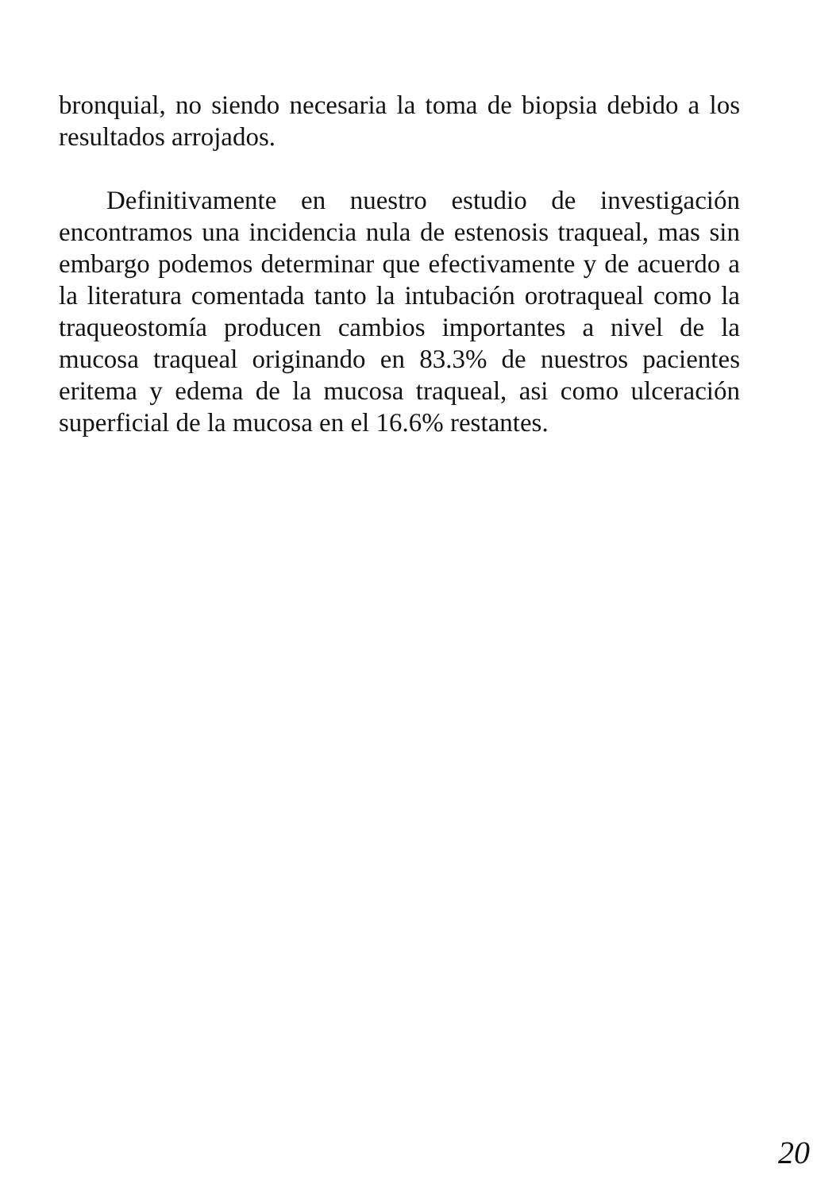bronquial, no siendo necesaria la toma de biopsia debido a los resultados arrojados.
Definitivamente en nuestro estudio de investigación encontramos una incidencia nula de estenosis traqueal, mas sin embargo podemos determinar que efectivamente y de acuerdo a la literatura comentada tanto la intubación orotraqueal como la traqueostomía producen cambios importantes a nivel de la mucosa traqueal originando en 83.3% de nuestros pacientes eritema y edema de la mucosa traqueal, asi como ulceración superficial de la mucosa en el 16.6% restantes.
20